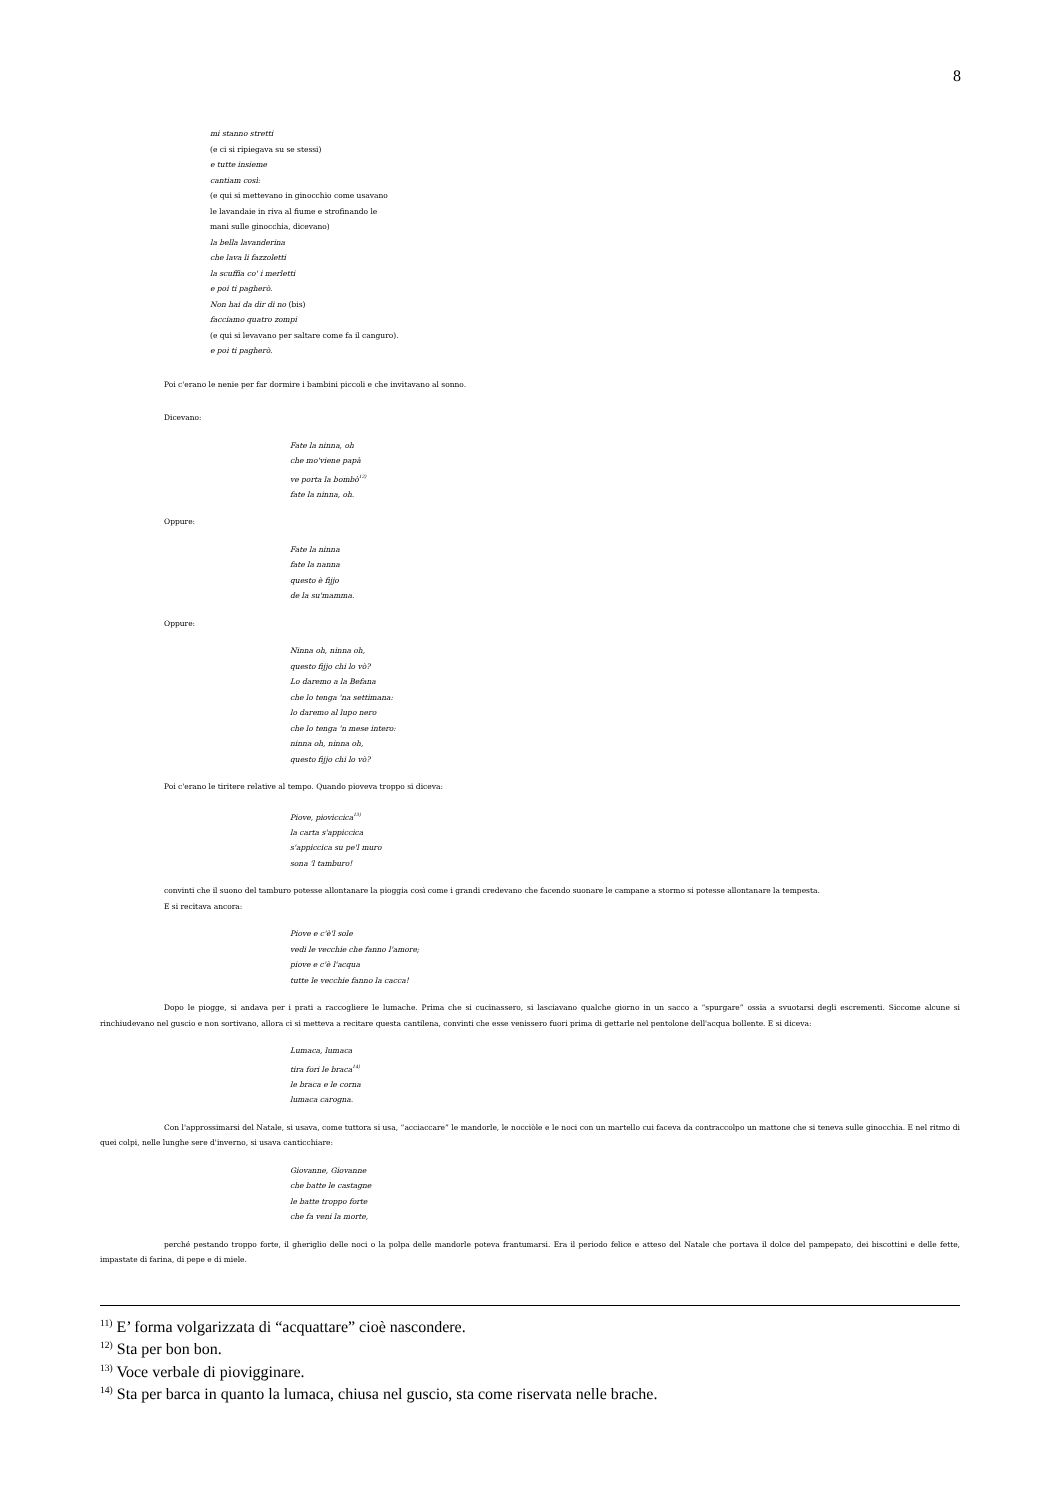8
mi stanno stretti
(e ci si ripiegava su se stessi)
e tutte insieme
cantiam così:
(e qui si mettevano in ginocchio come usavano
le lavandaie in riva al fiume e strofinando le
mani sulle ginocchia, dicevano)
la bella lavanderina
che lava li fazzoletti
la scuffia co' i merletti
e poi ti pagherò.
Non hai da dir di no (bis)
facciamo quatro zompi
(e qui si levavano per saltare come fa il canguro).
e poi ti pagherò.
Poi c'erano le nenie per far dormire i bambini piccoli e che invitavano al sonno.
Dicevano:
Fate la ninna, oh
che mo'viene papà
ve porta la bombò<sup>12)</sup>
fate la ninna, oh.
Oppure:
Fate la ninna
fate la nanna
questo è fijjo
de la su'mamma.
Oppure:
Ninna oh, ninna oh,
questo fijjo chi lo vò?
Lo daremo a la Befana
che lo tenga 'na settimana:
lo daremo al lupo nero
che lo tenga 'n mese intero:
ninna oh, ninna oh,
questo fijjo chi lo vò?
Poi c'erano le tiritere relative al tempo. Quando pioveva troppo si diceva:
Piove, pioviccica<sup>13)</sup>
la carta s'appiccica
s'appiccica su pe'l muro
sona 'l tamburo!
convinti che il suono del tamburo potesse allontanare la pioggia così come i grandi credevano che facendo suonare le campane a stormo si potesse allontanare la tempesta.
E si recitava ancora:
Piove e c'è'l sole
vedi le vecchie che fanno l'amore;
piove e c'è l'acqua
tutte le vecchie fanno la cacca!
Dopo le piogge, si andava per i prati a raccogliere le lumache. Prima che si cucinassero, si lasciavano qualche giorno in un sacco a “spurgare” ossia a svuotarsi degli escrementi. Siccome alcune si rinchiudevano nel guscio e non sortivano, allora ci si metteva a recitare questa cantilena, convinti che esse venissero fuori prima di gettarle nel pentolone dell'acqua bollente. E si diceva:
Lumaca, lumaca
tira fori le braca<sup>14)</sup>
le braca e le corna
lumaca carogna.
Con l'approssimarsi del Natale, si usava, come tuttora si usa, “acciaccare” le mandorle, le nocciòle e le noci con un martello cui faceva da contraccolpo un mattone che si teneva sulle ginocchia. E nel ritmo di quei colpi, nelle lunghe sere d'inverno, si usava canticchiare:
Giovanne, Giovanne
che batte le castagne
le batte troppo forte
che fa veni la morte,
perché pestando troppo forte, il gheriglio delle noci o la polpa delle mandorle poteva frantumarsi. Era il periodo felice e atteso del Natale che portava il dolce del pampepato, dei biscottini e delle fette, impastate di farina, di pepe e di miele.
<sup>11)</sup> E’ forma volgarizzata di “acquattare” cioè nascondere.
<sup>12)</sup> Sta per bon bon.
<sup>13)</sup> Voce verbale di piovigginare.
<sup>14)</sup> Sta per barca in quanto la lumaca, chiusa nel guscio, sta come riservata nelle brache.